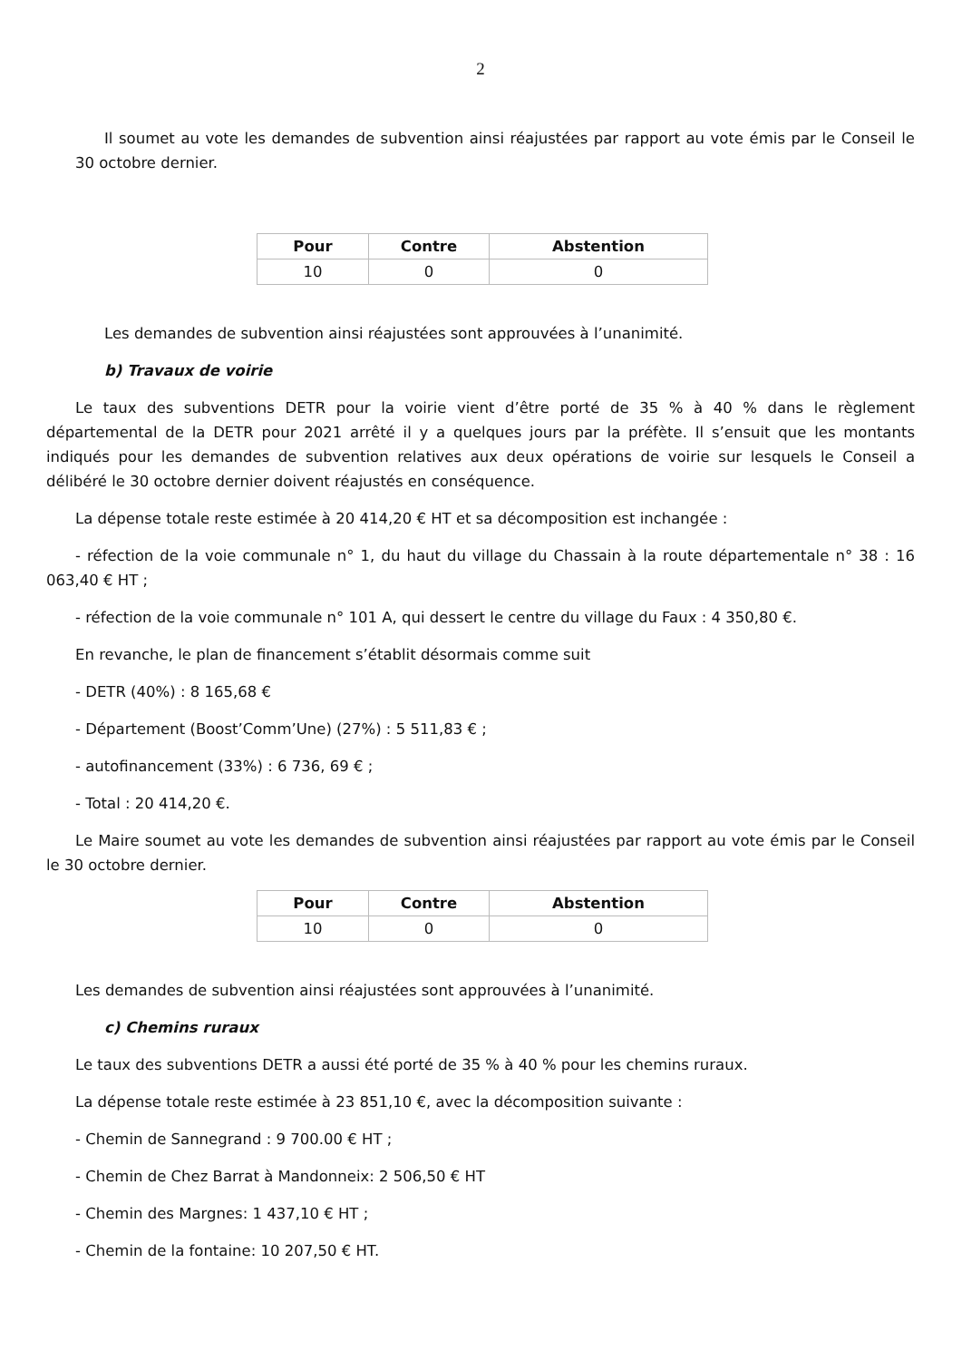2
Il soumet au vote les demandes de subvention ainsi réajustées par rapport au vote émis par le Conseil le 30 octobre dernier.
| Pour | Contre | Abstention |
| --- | --- | --- |
| 10 | 0 | 0 |
Les demandes de subvention ainsi réajustées sont approuvées à l’unanimité.
b) Travaux de voirie
Le taux des subventions DETR pour la voirie vient d’être porté de 35 % à 40 % dans le règlement départemental de la DETR pour 2021 arrêté il y a quelques jours par la préfète. Il s’ensuit que les montants indiqués pour les demandes de subvention relatives aux deux opérations de voirie sur lesquels le Conseil a délibéré le 30 octobre dernier doivent réajustés en conséquence.
La dépense totale reste estimée à 20 414,20 € HT et sa décomposition est inchangée :
- réfection de la voie communale n° 1, du haut du village du Chassain à la route départementale n° 38 : 16 063,40 € HT ;
- réfection de la voie communale n° 101 A, qui dessert le centre du village du Faux : 4 350,80 €.
En revanche, le plan de financement s’établit désormais comme suit
- DETR (40%) : 8 165,68 €
- Département (Boost’Comm’Une) (27%) : 5 511,83 € ;
- autofinancement (33%) : 6 736, 69 € ;
- Total : 20 414,20 €.
Le Maire soumet au vote les demandes de subvention ainsi réajustées par rapport au vote émis par le Conseil le 30 octobre dernier.
| Pour | Contre | Abstention |
| --- | --- | --- |
| 10 | 0 | 0 |
Les demandes de subvention ainsi réajustées sont approuvées à l’unanimité.
c) Chemins ruraux
Le taux des subventions DETR a aussi été porté de 35 % à 40 % pour les chemins ruraux.
La dépense totale reste estimée à 23 851,10 €, avec la décomposition suivante :
- Chemin de Sannegrand : 9 700.00 € HT ;
- Chemin de Chez Barrat à Mandonneix: 2 506,50 € HT
- Chemin des Margnes: 1 437,10 € HT ;
- Chemin de la fontaine: 10 207,50 € HT.